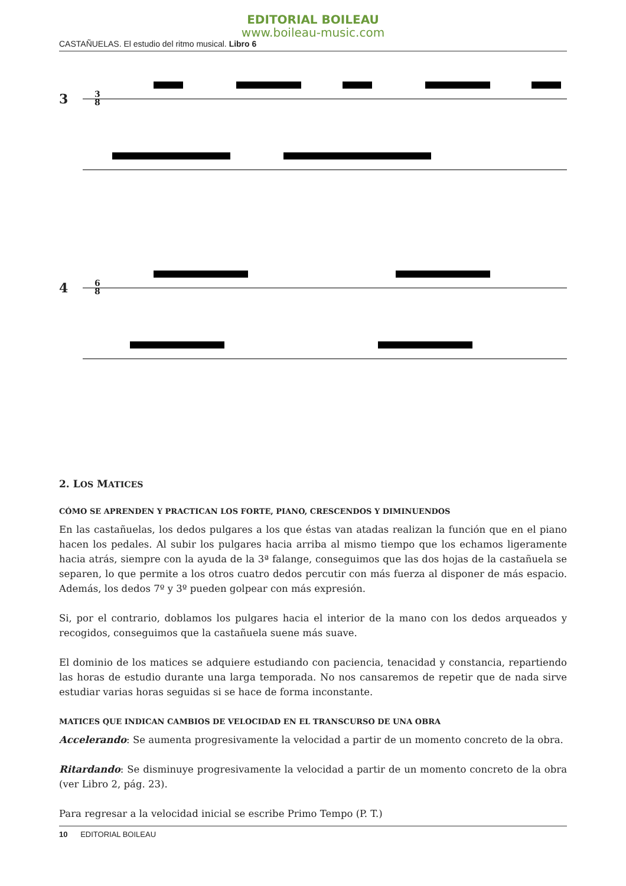EDITORIAL BOILEAU
www.boileau-music.com
CASTAÑUELAS. El estudio del ritmo musical. Libro 6
3
3
8
4
6
8
2. LOS MATICES
CÓMO SE APRENDEN Y PRACTICAN LOS FORTE, PIANO, CRESCENDOS Y DIMINUENDOS
En las castañuelas, los dedos pulgares a los que éstas van atadas realizan la función que en el piano hacen los pedales. Al subir los pulgares hacia arriba al mismo tiempo que los echamos ligeramente hacia atrás, siempre con la ayuda de la 3ª falange, conseguimos que las dos hojas de la castañuela se separen, lo que permite a los otros cuatro dedos percutir con más fuerza al disponer de más espacio. Además, los dedos 7º y 3º pueden golpear con más expresión.
Si, por el contrario, doblamos los pulgares hacia el interior de la mano con los dedos arqueados y recogidos, conseguimos que la castañuela suene más suave.
El dominio de los matices se adquiere estudiando con paciencia, tenacidad y constancia, repartiendo las horas de estudio durante una larga temporada. No nos cansaremos de repetir que de nada sirve estudiar varias horas seguidas si se hace de forma inconstante.
MATICES QUE INDICAN CAMBIOS DE VELOCIDAD EN EL TRANSCURSO DE UNA OBRA
Accelerando: Se aumenta progresivamente la velocidad a partir de un momento concreto de la obra.
Ritardando: Se disminuye progresivamente la velocidad a partir de un momento concreto de la obra (ver Libro 2, pág. 23).
Para regresar a la velocidad inicial se escribe Primo Tempo (P. T.)
10 EDITORIAL BOILEAU